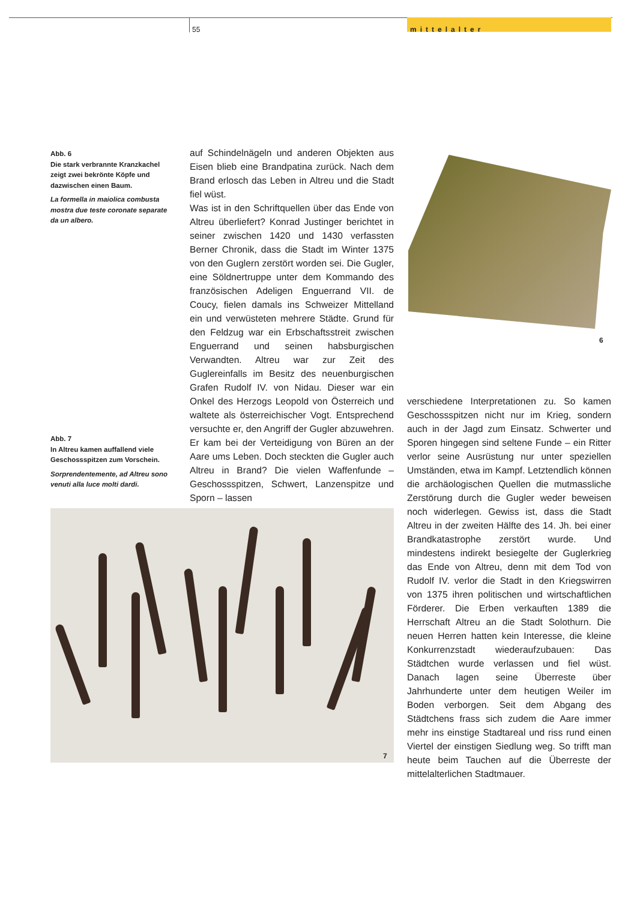55
mittelalter
Abb. 6
Die stark verbrannte Kranzkachel zeigt zwei bekrönte Köpfe und dazwischen einen Baum.
La formella in maiolica combusta mostra due teste coronate separate da un albero.
Abb. 7
In Altreu kamen auffallend viele Geschossspitzen zum Vorschein.
Sorprendentemente, ad Altreu sono venuti alla luce molti dardi.
auf Schindelnägeln und anderen Objekten aus Eisen blieb eine Brandpatina zurück. Nach dem Brand erlosch das Leben in Altreu und die Stadt fiel wüst.
Was ist in den Schriftquellen über das Ende von Altreu überliefert? Konrad Justinger berichtet in seiner zwischen 1420 und 1430 verfassten Berner Chronik, dass die Stadt im Winter 1375 von den Guglern zerstört worden sei. Die Gugler, eine Söldnertruppe unter dem Kommando des französischen Adeligen Enguerrand VII. de Coucy, fielen damals ins Schweizer Mittelland ein und verwüsteten mehrere Städte. Grund für den Feldzug war ein Erbschaftsstreit zwischen Enguerrand und seinen habsburgischen Verwandten. Altreu war zur Zeit des Guglereinfalls im Besitz des neuenburgischen Grafen Rudolf IV. von Nidau. Dieser war ein Onkel des Herzogs Leopold von Österreich und waltete als österreichischer Vogt. Entsprechend versuchte er, den Angriff der Gugler abzuwehren. Er kam bei der Verteidigung von Büren an der Aare ums Leben. Doch steckten die Gugler auch Altreu in Brand? Die vielen Waffenfunde – Geschossspitzen, Schwert, Lanzenspitze und Sporn – lassen
6
verschiedene Interpretationen zu. So kamen Geschossspitzen nicht nur im Krieg, sondern auch in der Jagd zum Einsatz. Schwerter und Sporen hingegen sind seltene Funde – ein Ritter verlor seine Ausrüstung nur unter speziellen Umständen, etwa im Kampf. Letztendlich können die archäologischen Quellen die mutmassliche Zerstörung durch die Gugler weder beweisen noch widerlegen. Gewiss ist, dass die Stadt Altreu in der zweiten Hälfte des 14. Jh. bei einer Brandkatastrophe zerstört wurde. Und mindestens indirekt besiegelte der Guglerkrieg das Ende von Altreu, denn mit dem Tod von Rudolf IV. verlor die Stadt in den Kriegswirren von 1375 ihren politischen und wirtschaftlichen Förderer. Die Erben verkauften 1389 die Herrschaft Altreu an die Stadt Solothurn. Die neuen Herren hatten kein Interesse, die kleine Konkurrenzstadt wiederaufzubauen: Das Städtchen wurde verlassen und fiel wüst. Danach lagen seine Überreste über Jahrhunderte unter dem heutigen Weiler im Boden verborgen. Seit dem Abgang des Städtchens frass sich zudem die Aare immer mehr ins einstige Stadtareal und riss rund einen Viertel der einstigen Siedlung weg. So trifft man heute beim Tauchen auf die Überreste der mittelalterlichen Stadtmauer.
7